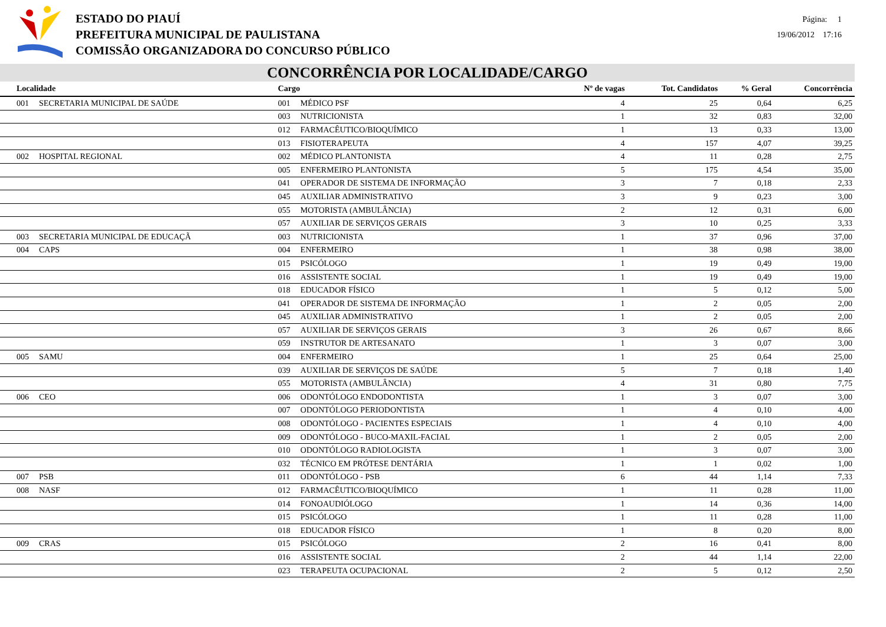ESTADO DO PIAUÍ
PREFEITURA MUNICIPAL DE PAULISTANA
COMISSÃO ORGANIZADORA DO CONCURSO PÚBLICO
Página: 1
19/06/2012 17:16
CONCORRÊNCIA POR LOCALIDADE/CARGO
| Localidade | | Cargo | | Nº de vagas | Tot. Candidatos | % Geral | Concorrência |
| --- | --- | --- | --- | --- | --- | --- | --- |
| 001 | SECRETARIA MUNICIPAL DE SAÚDE | 001 | MÉDICO PSF | 4 | 25 | 0,64 | 6,25 |
| | | 003 | NUTRICIONISTA | 1 | 32 | 0,83 | 32,00 |
| | | 012 | FARMACÊUTICO/BIOQUÍMICO | 1 | 13 | 0,33 | 13,00 |
| | | 013 | FISIOTERAPEUTA | 4 | 157 | 4,07 | 39,25 |
| 002 | HOSPITAL REGIONAL | 002 | MÉDICO PLANTONISTA | 4 | 11 | 0,28 | 2,75 |
| | | 005 | ENFERMEIRO PLANTONISTA | 5 | 175 | 4,54 | 35,00 |
| | | 041 | OPERADOR DE SISTEMA DE INFORMAÇÃO | 3 | 7 | 0,18 | 2,33 |
| | | 045 | AUXILIAR ADMINISTRATIVO | 3 | 9 | 0,23 | 3,00 |
| | | 055 | MOTORISTA (AMBULÂNCIA) | 2 | 12 | 0,31 | 6,00 |
| | | 057 | AUXILIAR DE SERVIÇOS GERAIS | 3 | 10 | 0,25 | 3,33 |
| 003 | SECRETARIA MUNICIPAL DE EDUCAÇÃ | 003 | NUTRICIONISTA | 1 | 37 | 0,96 | 37,00 |
| 004 | CAPS | 004 | ENFERMEIRO | 1 | 38 | 0,98 | 38,00 |
| | | 015 | PSICÓLOGO | 1 | 19 | 0,49 | 19,00 |
| | | 016 | ASSISTENTE SOCIAL | 1 | 19 | 0,49 | 19,00 |
| | | 018 | EDUCADOR FÍSICO | 1 | 5 | 0,12 | 5,00 |
| | | 041 | OPERADOR DE SISTEMA DE INFORMAÇÃO | 1 | 2 | 0,05 | 2,00 |
| | | 045 | AUXILIAR ADMINISTRATIVO | 1 | 2 | 0,05 | 2,00 |
| | | 057 | AUXILIAR DE SERVIÇOS GERAIS | 3 | 26 | 0,67 | 8,66 |
| | | 059 | INSTRUTOR DE ARTESANATO | 1 | 3 | 0,07 | 3,00 |
| 005 | SAMU | 004 | ENFERMEIRO | 1 | 25 | 0,64 | 25,00 |
| | | 039 | AUXILIAR DE SERVIÇOS DE SAÚDE | 5 | 7 | 0,18 | 1,40 |
| | | 055 | MOTORISTA (AMBULÂNCIA) | 4 | 31 | 0,80 | 7,75 |
| 006 | CEO | 006 | ODONTÓLOGO ENDODONTISTA | 1 | 3 | 0,07 | 3,00 |
| | | 007 | ODONTÓLOGO PERIODONTISTA | 1 | 4 | 0,10 | 4,00 |
| | | 008 | ODONTÓLOGO - PACIENTES ESPECIAIS | 1 | 4 | 0,10 | 4,00 |
| | | 009 | ODONTÓLOGO - BUCO-MAXIL-FACIAL | 1 | 2 | 0,05 | 2,00 |
| | | 010 | ODONTÓLOGO RADIOLOGISTA | 1 | 3 | 0,07 | 3,00 |
| | | 032 | TÉCNICO EM PRÓTESE DENTÁRIA | 1 | 1 | 0,02 | 1,00 |
| 007 | PSB | 011 | ODONTÓLOGO - PSB | 6 | 44 | 1,14 | 7,33 |
| 008 | NASF | 012 | FARMACÊUTICO/BIOQUÍMICO | 1 | 11 | 0,28 | 11,00 |
| | | 014 | FONOAUDIÓLOGO | 1 | 14 | 0,36 | 14,00 |
| | | 015 | PSICÓLOGO | 1 | 11 | 0,28 | 11,00 |
| | | 018 | EDUCADOR FÍSICO | 1 | 8 | 0,20 | 8,00 |
| 009 | CRAS | 015 | PSICÓLOGO | 2 | 16 | 0,41 | 8,00 |
| | | 016 | ASSISTENTE SOCIAL | 2 | 44 | 1,14 | 22,00 |
| | | 023 | TERAPEUTA OCUPACIONAL | 2 | 5 | 0,12 | 2,50 |